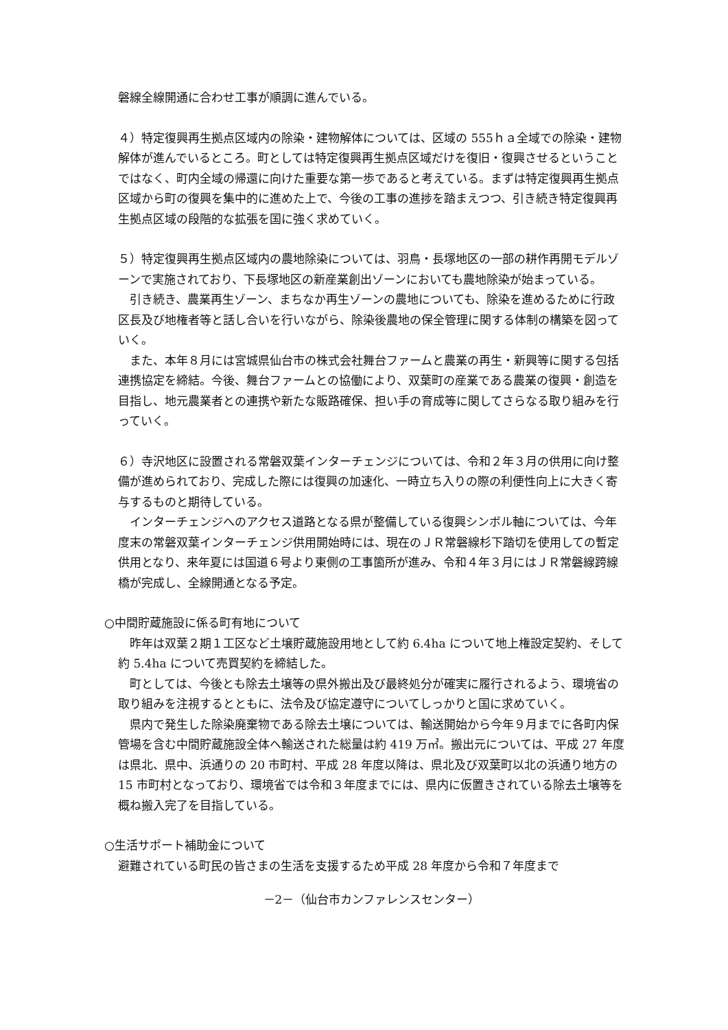磐線全線開通に合わせ工事が順調に進んでいる。
４）特定復興再生拠点区域内の除染・建物解体については、区域の 555ｈａ全域での除染・建物解体が進んでいるところ。町としては特定復興再生拠点区域だけを復旧・復興させるということではなく、町内全域の帰還に向けた重要な第一歩であると考えている。まずは特定復興再生拠点区域から町の復興を集中的に進めた上で、今後の工事の進捗を踏まえつつ、引き続き特定復興再生拠点区域の段階的な拡張を国に強く求めていく。
５）特定復興再生拠点区域内の農地除染については、羽鳥・長塚地区の一部の耕作再開モデルゾーンで実施されており、下長塚地区の新産業創出ゾーンにおいても農地除染が始まっている。
　引き続き、農業再生ゾーン、まちなか再生ゾーンの農地についても、除染を進めるために行政区長及び地権者等と話し合いを行いながら、除染後農地の保全管理に関する体制の構築を図っていく。
　また、本年８月には宮城県仙台市の株式会社舞台ファームと農業の再生・新興等に関する包括連携協定を締結。今後、舞台ファームとの協働により、双葉町の産業である農業の復興・創造を目指し、地元農業者との連携や新たな販路確保、担い手の育成等に関してさらなる取り組みを行っていく。
６）寺沢地区に設置される常磐双葉インターチェンジについては、令和２年３月の供用に向け整備が進められており、完成した際には復興の加速化、一時立ち入りの際の利便性向上に大きく寄与するものと期待している。
　インターチェンジへのアクセス道路となる県が整備している復興シンボル軸については、今年度末の常磐双葉インターチェンジ供用開始時には、現在のＪＲ常磐線杉下踏切を使用しての暫定供用となり、来年夏には国道６号より東側の工事箇所が進み、令和４年３月にはＪＲ常磐線跨線橋が完成し、全線開通となる予定。
○中間貯蔵施設に係る町有地について
　昨年は双葉２期１工区など土壌貯蔵施設用地として約 6.4ha について地上権設定契約、そして約 5.4ha について売買契約を締結した。
　町としては、今後とも除去土壌等の県外搬出及び最終処分が確実に履行されるよう、環境省の取り組みを注視するとともに、法令及び協定遵守についてしっかりと国に求めていく。
　県内で発生した除染廃棄物である除去土壌については、輸送開始から今年９月までに各町内保管場を含む中間貯蔵施設全体へ輸送された総量は約 419 万㎥。搬出元については、平成 27 年度は県北、県中、浜通りの 20 市町村、平成 28 年度以降は、県北及び双葉町以北の浜通り地方の 15 市町村となっており、環境省では令和３年度までには、県内に仮置きされている除去土壌等を概ね搬入完了を目指している。
○生活サポート補助金について
避難されている町民の皆さまの生活を支援するため平成 28 年度から令和７年度まで
－2－（仙台市カンファレンスセンター）